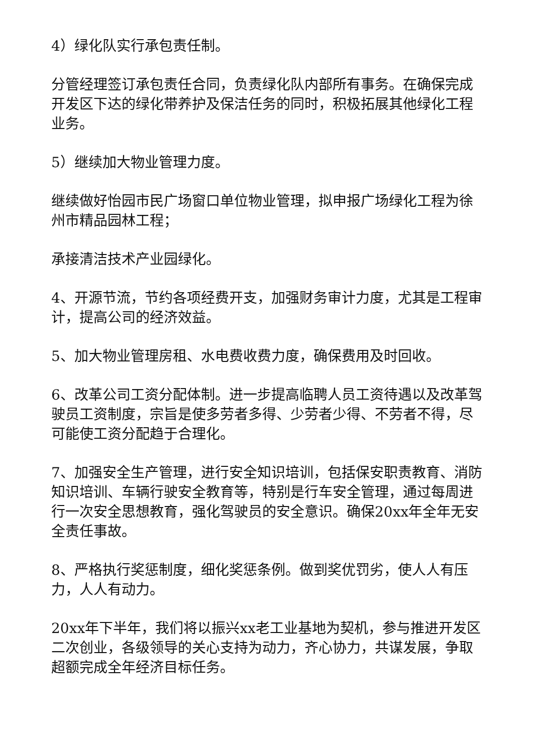4）绿化队实行承包责任制。
分管经理签订承包责任合同，负责绿化队内部所有事务。在确保完成开发区下达的绿化带养护及保洁任务的同时，积极拓展其他绿化工程业务。
5）继续加大物业管理力度。
继续做好怡园市民广场窗口单位物业管理，拟申报广场绿化工程为徐州市精品园林工程；
承接清洁技术产业园绿化。
4、开源节流，节约各项经费开支，加强财务审计力度，尤其是工程审计，提高公司的经济效益。
5、加大物业管理房租、水电费收费力度，确保费用及时回收。
6、改革公司工资分配体制。进一步提高临聘人员工资待遇以及改革驾驶员工资制度，宗旨是使多劳者多得、少劳者少得、不劳者不得，尽可能使工资分配趋于合理化。
7、加强安全生产管理，进行安全知识培训，包括保安职责教育、消防知识培训、车辆行驶安全教育等，特别是行车安全管理，通过每周进行一次安全思想教育，强化驾驶员的安全意识。确保20xx年全年无安全责任事故。
8、严格执行奖惩制度，细化奖惩条例。做到奖优罚劣，使人人有压力，人人有动力。
20xx年下半年，我们将以振兴xx老工业基地为契机，参与推进开发区二次创业，各级领导的关心支持为动力，齐心协力，共谋发展，争取超额完成全年经济目标任务。